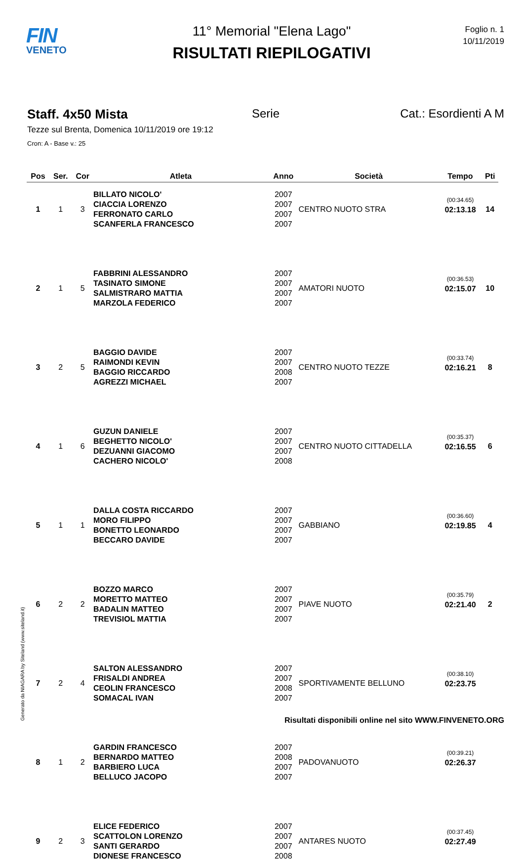FIN
VENETO
11° Memorial "Elena Lago"
RISULTATI RIEPILOGATIVI
Foglio n. 1
10/11/2019
Staff. 4x50 Mista Serie Cat.: Esordienti A M
Tezze sul Brenta, Domenica 10/11/2019 ore 19:12
Cron: A - Base v.: 25
| Pos | Ser. | Cor | Atleta | Anno | Società | Tempo | Pti |
| --- | --- | --- | --- | --- | --- | --- | --- |
| 1 | 1 | 3 | BILLATO NICOLO' CIACCIA LORENZO FERRONATO CARLO SCANFERLA FRANCESCO | 2007 2007 2007 2007 | CENTRO NUOTO STRA | (00:34.65) 02:13.18 | 14 |
| 2 | 1 | 5 | FABBRINI ALESSANDRO TASINATO SIMONE SALMISTRARO MATTIA MARZOLA FEDERICO | 2007 2007 2007 2007 | AMATORI NUOTO | (00:36.53) 02:15.07 | 10 |
| 3 | 2 | 5 | BAGGIO DAVIDE RAIMONDI KEVIN BAGGIO RICCARDO AGREZZI MICHAEL | 2007 2007 2008 2007 | CENTRO NUOTO TEZZE | (00:33.74) 02:16.21 | 8 |
| 4 | 1 | 6 | GUZUN DANIELE BEGHETTO NICOLO' DEZUANNI GIACOMO CACHERO NICOLO' | 2007 2007 2007 2008 | CENTRO NUOTO CITTADELLA | (00:35.37) 02:16.55 | 6 |
| 5 | 1 | 1 | DALLA COSTA RICCARDO MORO FILIPPO BONETTO LEONARDO BECCARO DAVIDE | 2007 2007 2007 2007 | GABBIANO | (00:36.60) 02:19.85 | 4 |
| 6 | 2 | 2 | BOZZO MARCO MORETTO MATTEO BADALIN MATTEO TREVISIOL MATTIA | 2007 2007 2007 2007 | PIAVE NUOTO | (00:35.79) 02:21.40 | 2 |
| 7 | 2 | 4 | SALTON ALESSANDRO FRISALDI ANDREA CEOLIN FRANCESCO SOMACAL IVAN | 2007 2007 2008 2007 | SPORTIVAMENTE BELLUNO | (00:38.10) 02:23.75 | |
| 8 | 1 | 2 | GARDIN FRANCESCO BERNARDO MATTEO BARBIERO LUCA BELLUCO JACOPO | 2007 2008 2007 2007 | PADOVANUOTO | (00:39.21) 02:26.37 | |
| 9 | 2 | 3 | ELICE FEDERICO SCATTOLON LORENZO SANTI GERARDO DIONESE FRANCESCO | 2007 2007 2007 2008 | ANTARES NUOTO | (00:37.45) 02:27.49 | |
Risultati disponibili online nel sito WWW.FINVENETO.ORG
Generato da NIAGARA by Siteland (www.siteland.it)